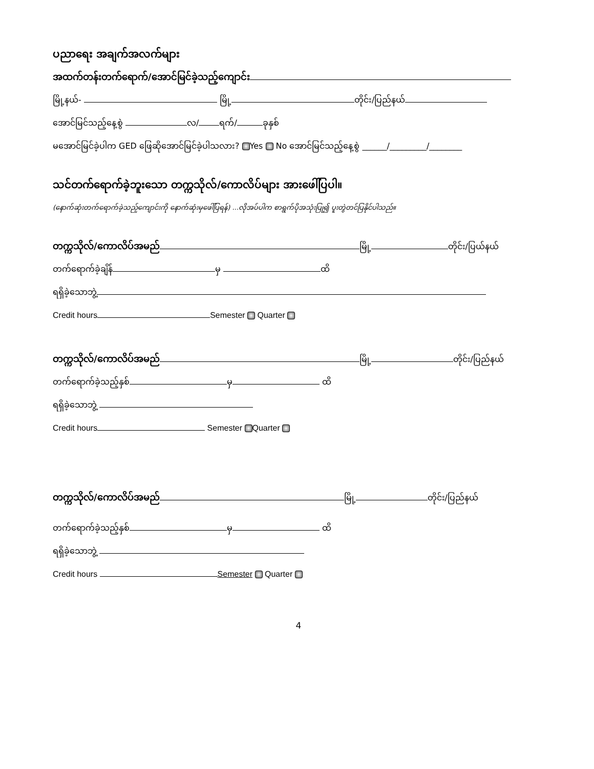ပညာရေး အချက်အလက်များ
အထက်တန်းတက်ရောက်/အောင်မြင်ခဲ့သည့်ကျောင်း
မြို့နယ်- မြို့ တိုင်း/ပြည်နယ်
အောင်မြင်သည့်နေ့စွဲ လ/ ရက်/ ခုနှစ်
မအောင်မြင်ခဲ့ပါက GED ဖြေဆိုအောင်မြင်ခဲ့ပါသလား? Yes No အောင်မြင်သည့်နေ့စွဲ ______/_________/________
သင်တက်ရောက်ခဲ့ဘူးသော တက္ကသိုလ်/ကောလိပ်များ အားဖေါ်ပြပါ။
(နောက်ဆုံးတက်ရောက်ခဲ့သည့်ကျောင်းကို နောက်ဆုံးမှဖေါ်ပြရန်) ...လိုအပ်ပါက စာရွက်ပိုအသုံးပြု၍ ပူးတွဲတင်ပြနိုင်ပါသည်။
တက္ကသိုလ်/ကောလိပ်အမည် မြို့ တိုင်း/ပြယ်နယ်
တက်ရောက်ခဲ့ချိန် မှ ထိ
ရရှိခဲ့သောဘွဲ့
Credit hours Semester Quarter
တက္ကသိုလ်/ကောလိပ်အမည် မြို့ တိုင်း/ပြည်နယ်
တက်ရောက်ခဲ့သည့်နှစ် မှ ထိ
ရရှိခဲ့သောဘွဲ့
Credit hours Semester Quarter
တက္ကသိုလ်/ကောလိပ်အမည် မြို့ တိုင်း/ပြည်နယ်
တက်ရောက်ခဲ့သည့်နှစ် မှ ထိ
ရရှိခဲ့သောဘွဲ့
Credit hours Semester Quarter
4